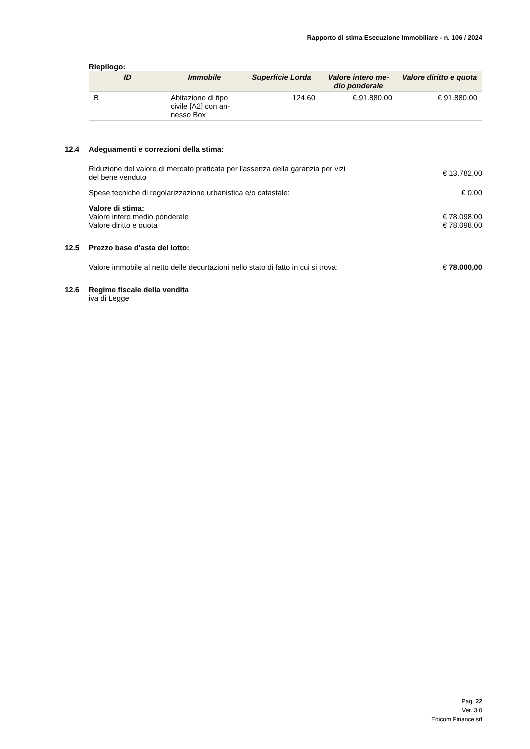Rapporto di stima Esecuzione Immobiliare - n. 106 / 2024
Riepilogo:
| ID | Immobile | Superficie Lorda | Valore intero me-dio ponderale | Valore diritto e quota |
| --- | --- | --- | --- | --- |
| B | Abitazione di tipo civile [A2] con an-nesso Box | 124,60 | € 91.880,00 | € 91.880,00 |
12.4 Adeguamenti e correzioni della stima:
Riduzione del valore di mercato praticata per l'assenza della garanzia per vizi del bene venduto
€ 13.782,00
Spese tecniche di regolarizzazione urbanistica e/o catastale:
€ 0,00
Valore di stima:
Valore intero medio ponderale € 78.098,00
Valore diritto e quota € 78.098,00
12.5 Prezzo base d'asta del lotto:
Valore immobile al netto delle decurtazioni nello stato di fatto in cui si trova:
€ 78.000,00
12.6 Regime fiscale della vendita
iva di Legge
Pag. 22
Ver. 3.0
Edicom Finance srl